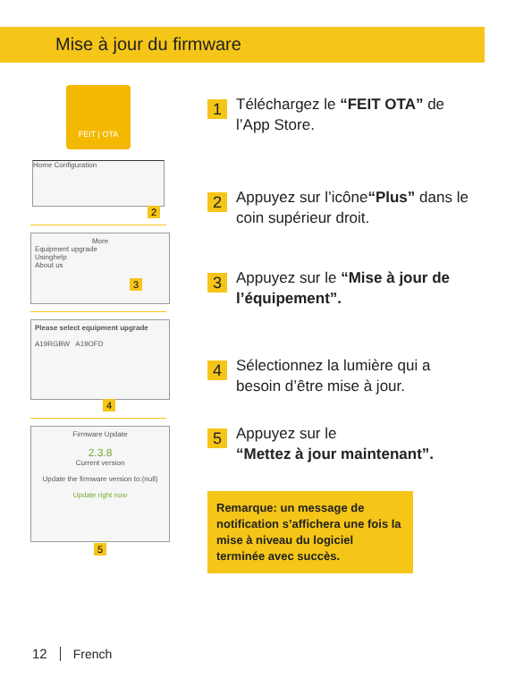Mise à jour du firmware
FEIT | OTA
Home Configuration
2
More
Equipment upgrade
Usinghelp
About us
3
Please select equipment upgrade
A19RGBW A19OFD
4
Firmware Update
2.3.8
Current version
Update the firmware version to:(null)
Update right now
5
1
Téléchargez le “FEIT OTA” de l’App Store.
2
Appuyez sur l’icône“Plus” dans le coin supérieur droit.
3
Appuyez sur le “Mise à jour de l’équipement”.
4
Sélectionnez la lumière qui a besoin d’être mise à jour.
5
Appuyez sur le
“Mettez à jour maintenant”.
Remarque: un message de notification s’affichera une fois la mise à niveau du logiciel terminée avec succès.
12 French